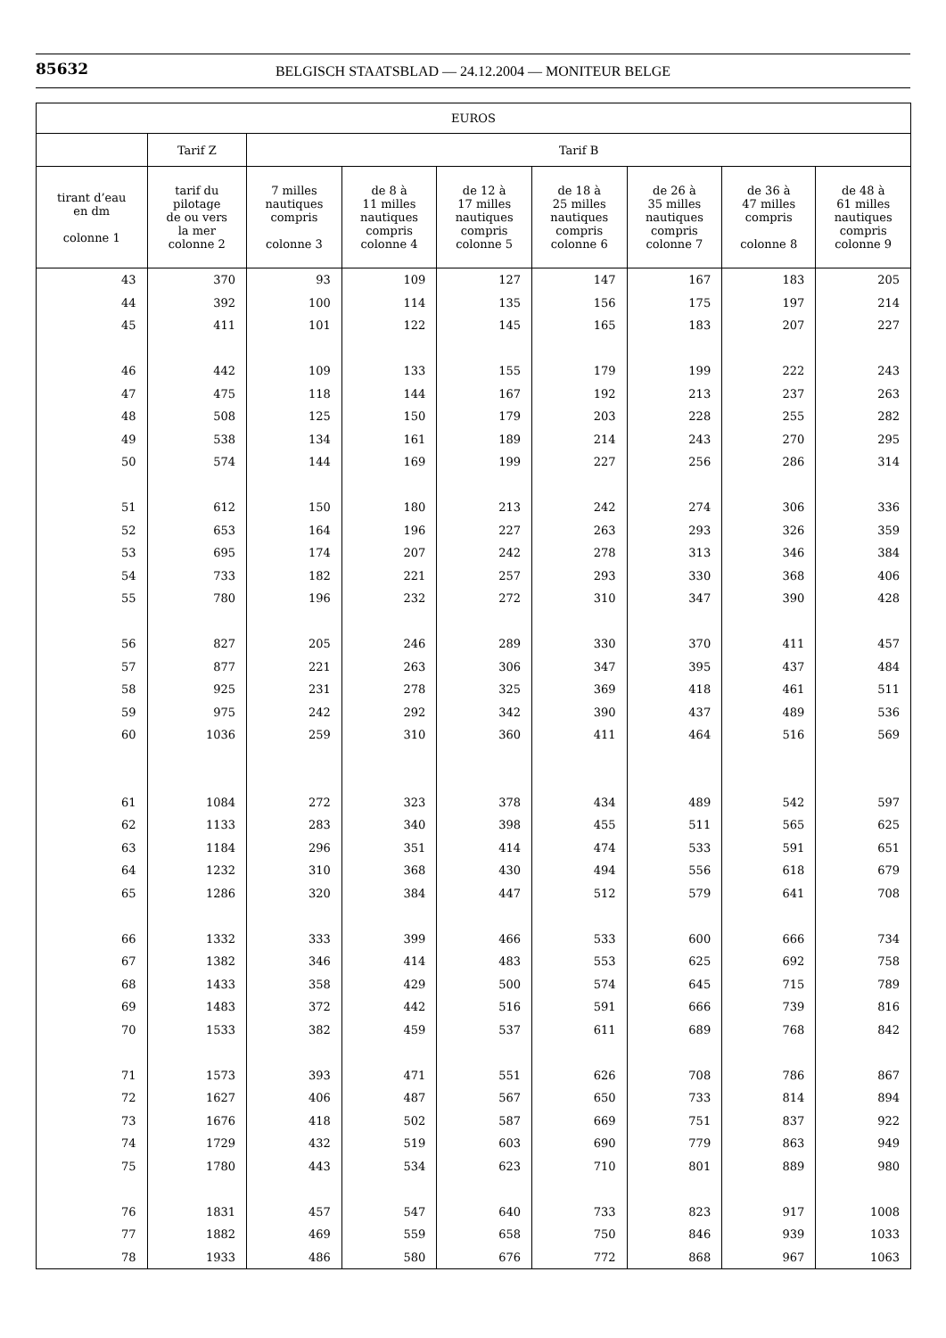85632
BELGISCH STAATSBLAD — 24.12.2004 — MONITEUR BELGE
| EUROS | | | | | | | | |
| --- | --- | --- | --- | --- | --- | --- | --- | --- |
| | Tarif Z | Tarif B | | | | | | |
| tirant d’eau en dm colonne 1 | tarif du pilotage de ou vers la mer colonne 2 | 7 milles nautiques compris colonne 3 | de 8 à 11 milles nautiques compris colonne 4 | de 12 à 17 milles nautiques compris colonne 5 | de 18 à 25 milles nautiques compris colonne 6 | de 26 à 35 milles nautiques compris colonne 7 | de 36 à 47 milles compris colonne 8 | de 48 à 61 milles nautiques compris colonne 9 |
| 43 | 370 | 93 | 109 | 127 | 147 | 167 | 183 | 205 |
| 44 | 392 | 100 | 114 | 135 | 156 | 175 | 197 | 214 |
| 45 | 411 | 101 | 122 | 145 | 165 | 183 | 207 | 227 |
| 46 | 442 | 109 | 133 | 155 | 179 | 199 | 222 | 243 |
| 47 | 475 | 118 | 144 | 167 | 192 | 213 | 237 | 263 |
| 48 | 508 | 125 | 150 | 179 | 203 | 228 | 255 | 282 |
| 49 | 538 | 134 | 161 | 189 | 214 | 243 | 270 | 295 |
| 50 | 574 | 144 | 169 | 199 | 227 | 256 | 286 | 314 |
| 51 | 612 | 150 | 180 | 213 | 242 | 274 | 306 | 336 |
| 52 | 653 | 164 | 196 | 227 | 263 | 293 | 326 | 359 |
| 53 | 695 | 174 | 207 | 242 | 278 | 313 | 346 | 384 |
| 54 | 733 | 182 | 221 | 257 | 293 | 330 | 368 | 406 |
| 55 | 780 | 196 | 232 | 272 | 310 | 347 | 390 | 428 |
| 56 | 827 | 205 | 246 | 289 | 330 | 370 | 411 | 457 |
| 57 | 877 | 221 | 263 | 306 | 347 | 395 | 437 | 484 |
| 58 | 925 | 231 | 278 | 325 | 369 | 418 | 461 | 511 |
| 59 | 975 | 242 | 292 | 342 | 390 | 437 | 489 | 536 |
| 60 | 1036 | 259 | 310 | 360 | 411 | 464 | 516 | 569 |
| 61 | 1084 | 272 | 323 | 378 | 434 | 489 | 542 | 597 |
| 62 | 1133 | 283 | 340 | 398 | 455 | 511 | 565 | 625 |
| 63 | 1184 | 296 | 351 | 414 | 474 | 533 | 591 | 651 |
| 64 | 1232 | 310 | 368 | 430 | 494 | 556 | 618 | 679 |
| 65 | 1286 | 320 | 384 | 447 | 512 | 579 | 641 | 708 |
| 66 | 1332 | 333 | 399 | 466 | 533 | 600 | 666 | 734 |
| 67 | 1382 | 346 | 414 | 483 | 553 | 625 | 692 | 758 |
| 68 | 1433 | 358 | 429 | 500 | 574 | 645 | 715 | 789 |
| 69 | 1483 | 372 | 442 | 516 | 591 | 666 | 739 | 816 |
| 70 | 1533 | 382 | 459 | 537 | 611 | 689 | 768 | 842 |
| 71 | 1573 | 393 | 471 | 551 | 626 | 708 | 786 | 867 |
| 72 | 1627 | 406 | 487 | 567 | 650 | 733 | 814 | 894 |
| 73 | 1676 | 418 | 502 | 587 | 669 | 751 | 837 | 922 |
| 74 | 1729 | 432 | 519 | 603 | 690 | 779 | 863 | 949 |
| 75 | 1780 | 443 | 534 | 623 | 710 | 801 | 889 | 980 |
| 76 | 1831 | 457 | 547 | 640 | 733 | 823 | 917 | 1008 |
| 77 | 1882 | 469 | 559 | 658 | 750 | 846 | 939 | 1033 |
| 78 | 1933 | 486 | 580 | 676 | 772 | 868 | 967 | 1063 |